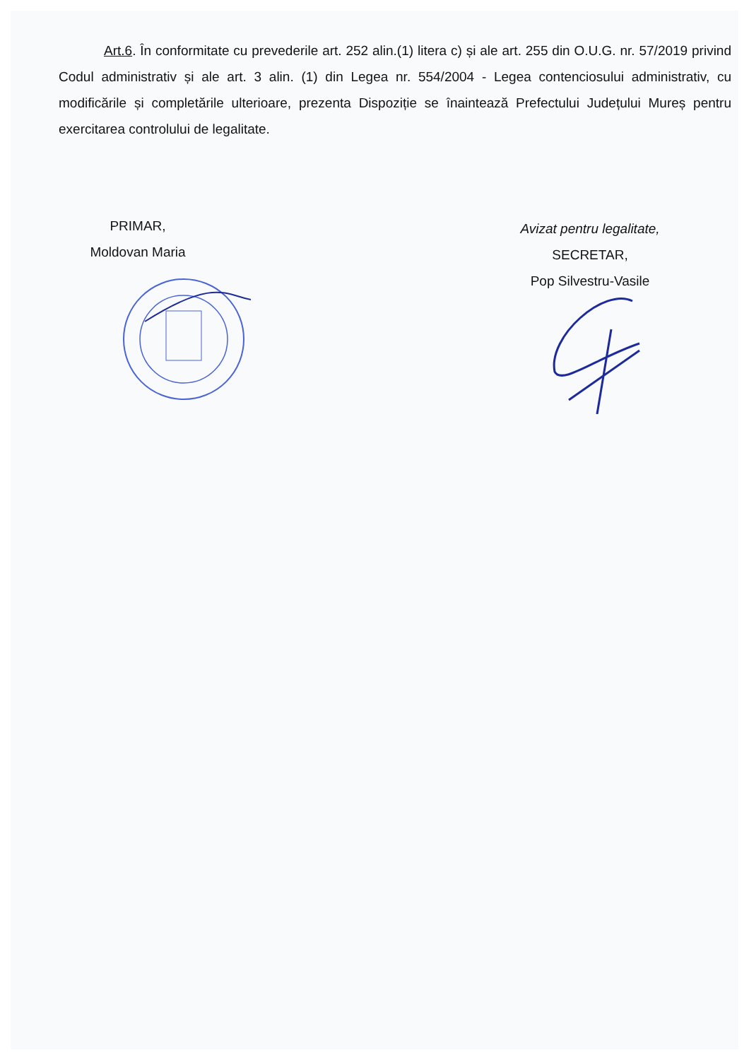Art.6. În conformitate cu prevederile art. 252 alin.(1) litera c) și ale art. 255 din O.U.G. nr. 57/2019 privind Codul administrativ și ale art. 3 alin. (1) din Legea nr. 554/2004 - Legea contenciosului administrativ, cu modificările și completările ulterioare, prezenta Dispoziție se înaintează Prefectului Județului Mureș pentru exercitarea controlului de legalitate.
PRIMAR,
Moldovan Maria
Avizat pentru legalitate,
SECRETAR,
Pop Silvestru-Vasile